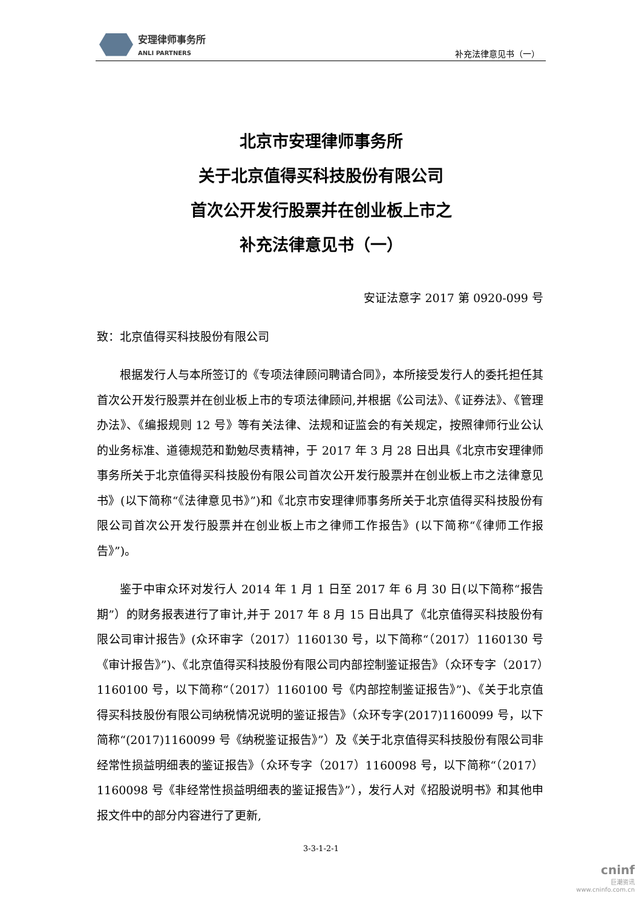安理律师事务所
ANLI PARTNERS
补充法律意见书（一）
北京市安理律师事务所
关于北京值得买科技股份有限公司
首次公开发行股票并在创业板上市之
补充法律意见书（一）
安证法意字 2017 第 0920-099 号
致：北京值得买科技股份有限公司
根据发行人与本所签订的《专项法律顾问聘请合同》，本所接受发行人的委托担任其首次公开发行股票并在创业板上市的专项法律顾问,并根据《公司法》、《证券法》、《管理办法》、《编报规则 12 号》等有关法律、法规和证监会的有关规定，按照律师行业公认的业务标准、道德规范和勤勉尽责精神，于 2017 年 3 月 28 日出具《北京市安理律师事务所关于北京值得买科技股份有限公司首次公开发行股票并在创业板上市之法律意见书》(以下简称“《法律意见书》”)和《北京市安理律师事务所关于北京值得买科技股份有限公司首次公开发行股票并在创业板上市之律师工作报告》(以下简称“《律师工作报告》”)。
鉴于中审众环对发行人 2014 年 1 月 1 日至 2017 年 6 月 30 日(以下简称“报告期”）的财务报表进行了审计,并于 2017 年 8 月 15 日出具了《北京值得买科技股份有限公司审计报告》(众环审字（2017）1160130 号，以下简称“（2017）1160130 号《审计报告》”)、《北京值得买科技股份有限公司内部控制鉴证报告》（众环专字（2017）1160100 号，以下简称“（2017）1160100 号《内部控制鉴证报告》”)、《关于北京值得买科技股份有限公司纳税情况说明的鉴证报告》（众环专字(2017)1160099 号，以下简称“(2017)1160099 号《纳税鉴证报告》”）及《关于北京值得买科技股份有限公司非经常性损益明细表的鉴证报告》（众环专字（2017）1160098 号，以下简称“（2017）1160098 号《非经常性损益明细表的鉴证报告》”），发行人对《招股说明书》和其他申报文件中的部分内容进行了更新,
3-3-1-2-1
cninf
巨潮资讯
www.cninfo.com.cn